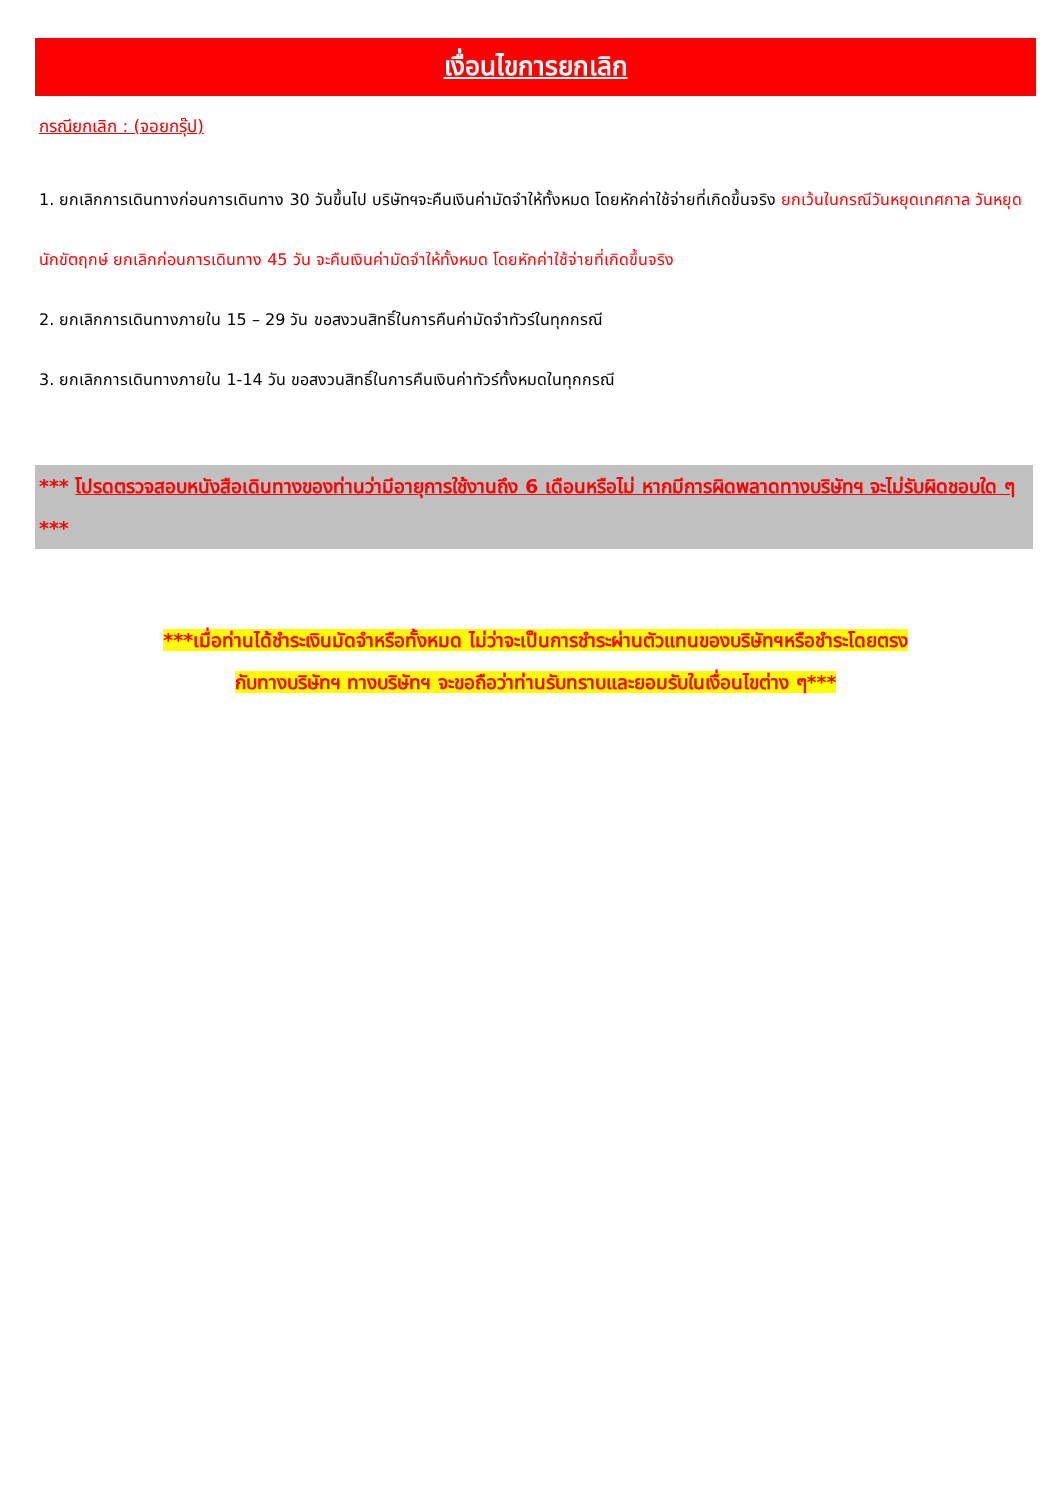เงื่อนไขการยกเลิก
กรณียกเลิก : (จอยกรุ๊ป)
1. ยกเลิกการเดินทางก่อนการเดินทาง 30 วันขึ้นไป บริษัทฯจะคืนเงินค่ามัดจำให้ทั้งหมด โดยหักค่าใช้จ่ายที่เกิดขึ้นจริง ยกเว้นในกรณีวันหยุดเทศกาล วันหยุดนักขัตฤกษ์ ยกเลิกก่อนการเดินทาง 45 วัน จะคืนเงินค่ามัดจำให้ทั้งหมด โดยหักค่าใช้จ่ายที่เกิดขึ้นจริง
2. ยกเลิกการเดินทางภายใน 15 – 29 วัน ขอสงวนสิทธิ์ในการคืนค่ามัดจำทัวร์ในทุกกรณี
3. ยกเลิกการเดินทางภายใน 1-14 วัน ขอสงวนสิทธิ์ในการคืนเงินค่าทัวร์ทั้งหมดในทุกกรณี
*** โปรดตรวจสอบหนังสือเดินทางของท่านว่ามีอายุการใช้งานถึง 6 เดือนหรือไม่ หากมีการผิดพลาดทางบริษัทฯ จะไม่รับผิดชอบใด ๆ ***
***เมื่อท่านได้ชำระเงินมัดจำหรือทั้งหมด ไม่ว่าจะเป็นการชำระผ่านตัวแทนของบริษัทฯหรือชำระโดยตรง
กับทางบริษัทฯ ทางบริษัทฯ จะขอถือว่าท่านรับทราบและยอมรับในเงื่อนไขต่าง ๆ***